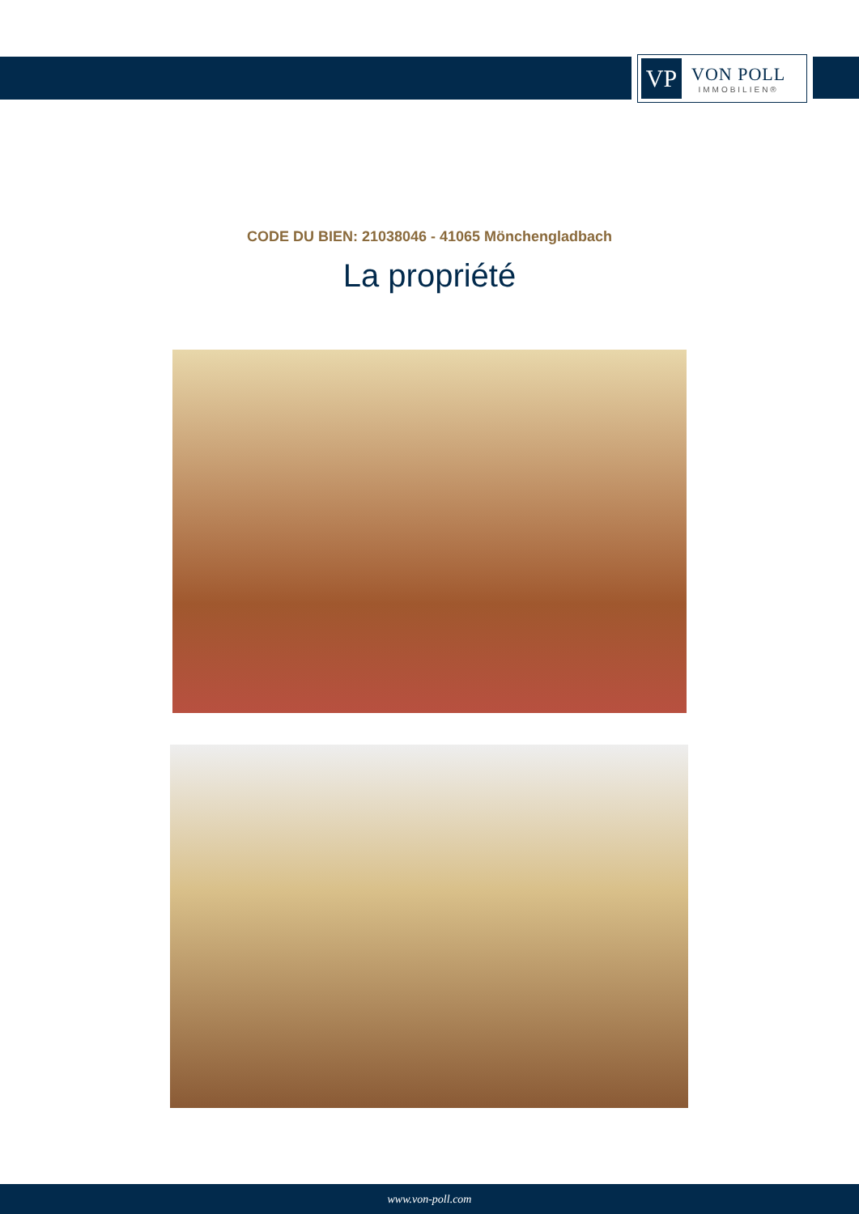VP
VON POLL
IMMOBILIEN®
CODE DU BIEN: 21038046 - 41065 Mönchengladbach
La propriété
www.von-poll.com